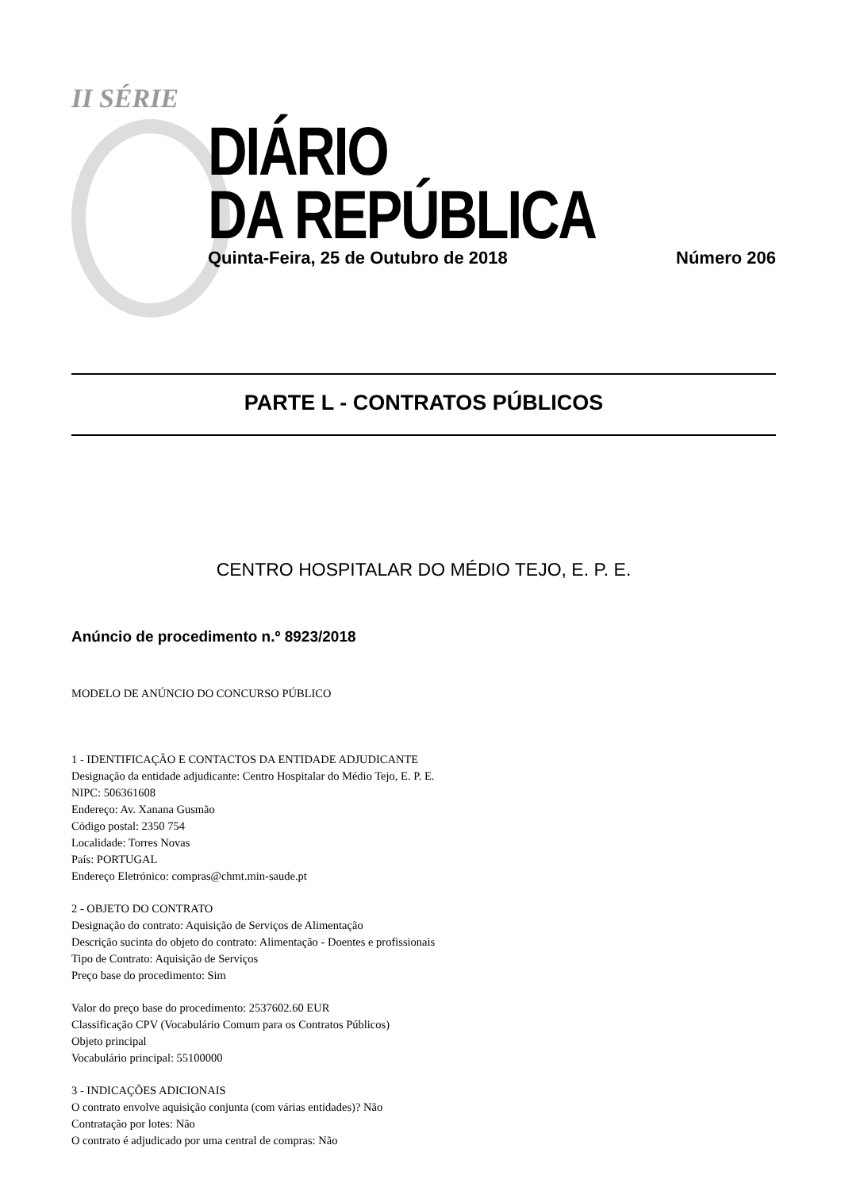II SÉRIE
DIÁRIO
DA REPÚBLICA
Quinta-Feira, 25 de Outubro de 2018 Número 206
PARTE L - CONTRATOS PÚBLICOS
CENTRO HOSPITALAR DO MÉDIO TEJO, E. P. E.
Anúncio de procedimento n.º 8923/2018
MODELO DE ANÚNCIO DO CONCURSO PÚBLICO
1 - IDENTIFICAÇÃO E CONTACTOS DA ENTIDADE ADJUDICANTE
Designação da entidade adjudicante: Centro Hospitalar do Médio Tejo, E. P. E.
NIPC: 506361608
Endereço: Av. Xanana Gusmão
Código postal: 2350 754
Localidade: Torres Novas
País: PORTUGAL
Endereço Eletrónico: compras@chmt.min-saude.pt
2 - OBJETO DO CONTRATO
Designação do contrato: Aquisição de Serviços de Alimentação
Descrição sucinta do objeto do contrato: Alimentação - Doentes e profissionais
Tipo de Contrato: Aquisição de Serviços
Preço base do procedimento: Sim
Valor do preço base do procedimento: 2537602.60 EUR
Classificação CPV (Vocabulário Comum para os Contratos Públicos)
Objeto principal
Vocabulário principal: 55100000
3 - INDICAÇÕES ADICIONAIS
O contrato envolve aquisição conjunta (com várias entidades)? Não
Contratação por lotes: Não
O contrato é adjudicado por uma central de compras: Não